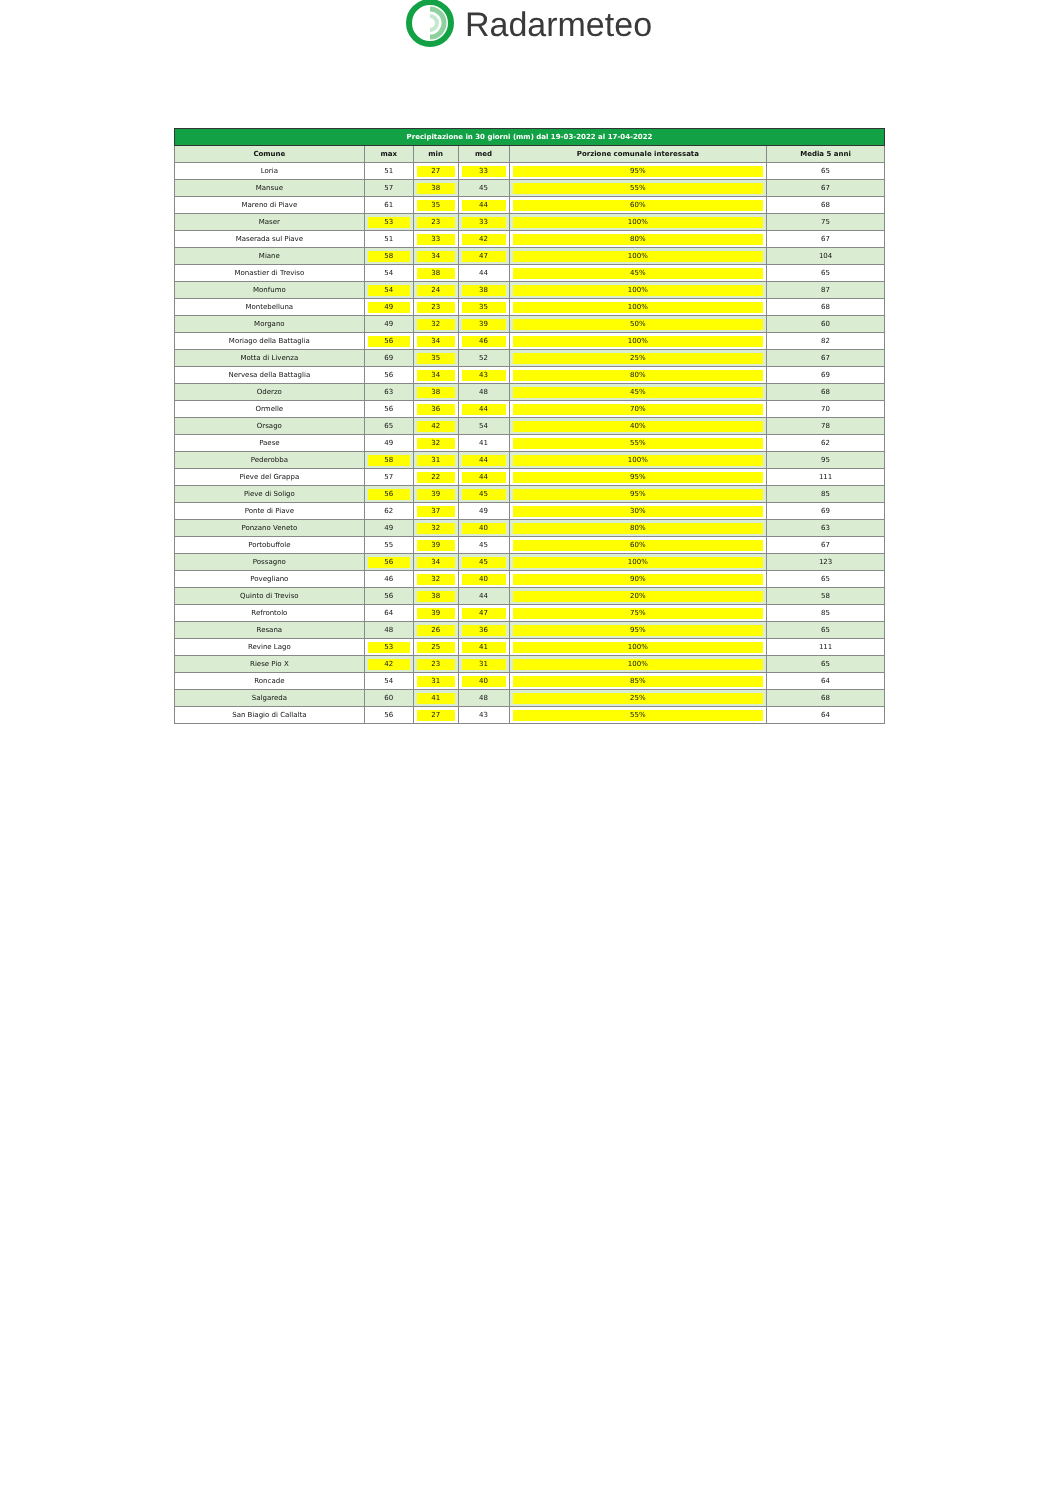Radarmeteo
| Precipitazione in 30 giorni (mm) dal 19-03-2022 al 17-04-2022 | | | | | |
| --- | --- | --- | --- | --- | --- |
| Comune | max | min | med | Porzione comunale interessata | Media 5 anni |
| Loria | 51 | 27 | 33 | 95% | 65 |
| Mansue | 57 | 38 | 45 | 55% | 67 |
| Mareno di Piave | 61 | 35 | 44 | 60% | 68 |
| Maser | 53 | 23 | 33 | 100% | 75 |
| Maserada sul Piave | 51 | 33 | 42 | 80% | 67 |
| Miane | 58 | 34 | 47 | 100% | 104 |
| Monastier di Treviso | 54 | 38 | 44 | 45% | 65 |
| Monfumo | 54 | 24 | 38 | 100% | 87 |
| Montebelluna | 49 | 23 | 35 | 100% | 68 |
| Morgano | 49 | 32 | 39 | 50% | 60 |
| Moriago della Battaglia | 56 | 34 | 46 | 100% | 82 |
| Motta di Livenza | 69 | 35 | 52 | 25% | 67 |
| Nervesa della Battaglia | 56 | 34 | 43 | 80% | 69 |
| Oderzo | 63 | 38 | 48 | 45% | 68 |
| Ormelle | 56 | 36 | 44 | 70% | 70 |
| Orsago | 65 | 42 | 54 | 40% | 78 |
| Paese | 49 | 32 | 41 | 55% | 62 |
| Pederobba | 58 | 31 | 44 | 100% | 95 |
| Pieve del Grappa | 57 | 22 | 44 | 95% | 111 |
| Pieve di Soligo | 56 | 39 | 45 | 95% | 85 |
| Ponte di Piave | 62 | 37 | 49 | 30% | 69 |
| Ponzano Veneto | 49 | 32 | 40 | 80% | 63 |
| Portobuffole | 55 | 39 | 45 | 60% | 67 |
| Possagno | 56 | 34 | 45 | 100% | 123 |
| Povegliano | 46 | 32 | 40 | 90% | 65 |
| Quinto di Treviso | 56 | 38 | 44 | 20% | 58 |
| Refrontolo | 64 | 39 | 47 | 75% | 85 |
| Resana | 48 | 26 | 36 | 95% | 65 |
| Revine Lago | 53 | 25 | 41 | 100% | 111 |
| Riese Pio X | 42 | 23 | 31 | 100% | 65 |
| Roncade | 54 | 31 | 40 | 85% | 64 |
| Salgareda | 60 | 41 | 48 | 25% | 68 |
| San Biagio di Callalta | 56 | 27 | 43 | 55% | 64 |